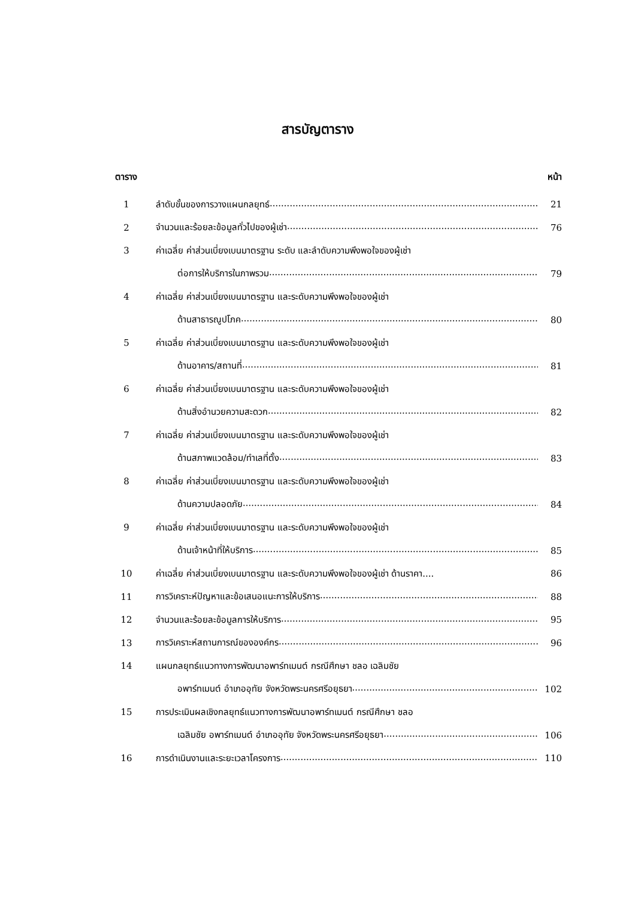สารบัญตาราง
ตาราง หน้า
1 ลำดับขั้นของการวางแผนกลยุทธ์ 21
2 จำนวนและร้อยละข้อมูลทั่วไปของผู้เช่า 76
3 ค่าเฉลี่ย ค่าส่วนเบี่ยงเบนมาตรฐาน ระดับ และลำดับความพึงพอใจของผู้เช่า
ต่อการให้บริการในภาพรวม 79
4 ค่าเฉลี่ย ค่าส่วนเบี่ยงเบนมาตรฐาน และระดับความพึงพอใจของผู้เช่า
ด้านสาธารณูปโภค 80
5 ค่าเฉลี่ย ค่าส่วนเบี่ยงเบนมาตรฐาน และระดับความพึงพอใจของผู้เช่า
ด้านอาคาร/สถานที่ 81
6 ค่าเฉลี่ย ค่าส่วนเบี่ยงเบนมาตรฐาน และระดับความพึงพอใจของผู้เช่า
ด้านสิ่งอำนวยความสะดวก 82
7 ค่าเฉลี่ย ค่าส่วนเบี่ยงเบนมาตรฐาน และระดับความพึงพอใจของผู้เช่า
ด้านสภาพแวดล้อม/ทำเลที่ตั้ง 83
8 ค่าเฉลี่ย ค่าส่วนเบี่ยงเบนมาตรฐาน และระดับความพึงพอใจของผู้เช่า
ด้านความปลอดภัย 84
9 ค่าเฉลี่ย ค่าส่วนเบี่ยงเบนมาตรฐาน และระดับความพึงพอใจของผู้เช่า
ด้านเจ้าหน้าที่ให้บริการ 85
10 ค่าเฉลี่ย ค่าส่วนเบี่ยงเบนมาตรฐาน และระดับความพึงพอใจของผู้เช่า ด้านราคา.... 86
11 การวิเคราะห์ปัญหาและข้อเสนอแนะการให้บริการ 88
12 จำนวนและร้อยละข้อมูลการให้บริการ 95
13 การวิเคราะห์สถานการณ์ขององค์กร 96
14 แผนกลยุทธ์แนวทางการพัฒนาอพาร์ทเมนต์ กรณีศึกษา ชลอ เฉลิมชัย
อพาร์ทเมนต์ อำเภออุทัย จังหวัดพระนครศรีอยุธยา 102
15 การประเมินผลเชิงกลยุทธ์แนวทางการพัฒนาอพาร์ทเมนต์ กรณีศึกษา ชลอ
เฉลิมชัย อพาร์ทเมนต์ อำเภออุทัย จังหวัดพระนครศรีอยุธยา 106
16 การดำเนินงานและระยะเวลาโครงการ 110